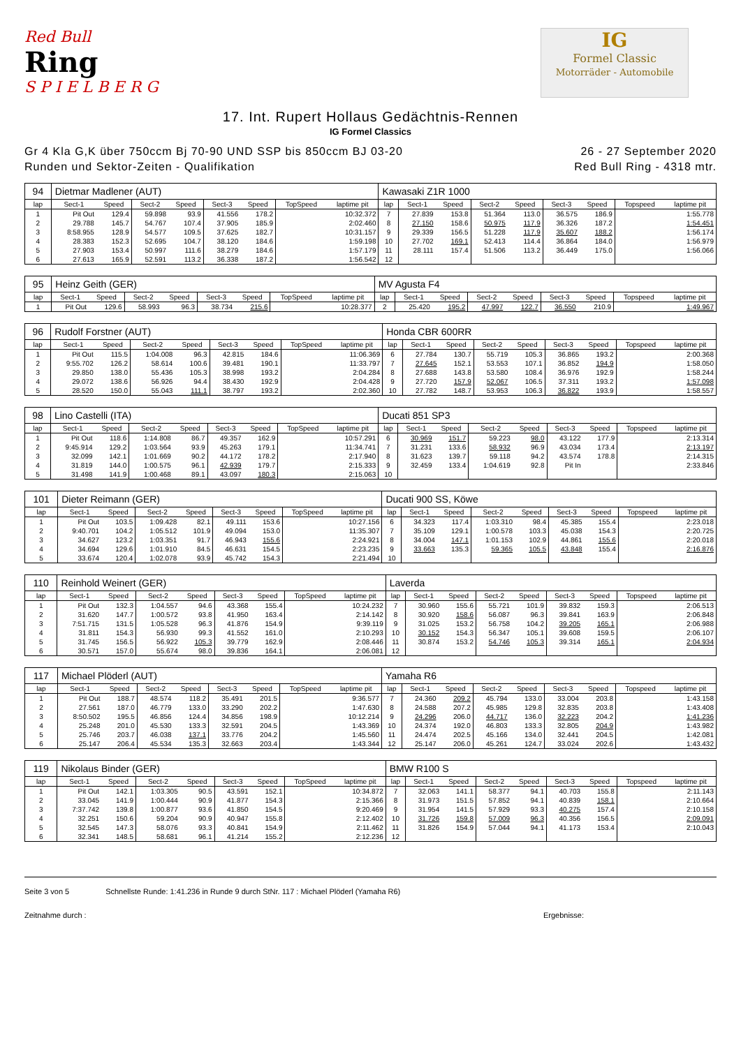Red Bull
Ring
S P I E L B E R G
IG
Formel Classic
Motorräder - Automobile
17. Int. Rupert Hollaus Gedächtnis-Rennen
IG Formel Classics
Gr 4 Kla G,K über 750ccm Bj 70-90 UND SSP bis 850ccm BJ 03-20
Runden und Sektor-Zeiten - Qualifikation
26 - 27 September 2020
Red Bull Ring - 4318 mtr.
| 94 | Dietmar Madlener (AUT) | | | | | | | | Kawasaki Z1R 1000 | | | | | | | | |
| lap | Sect-1 | Speed | Sect-2 | Speed | Sect-3 | Speed | TopSpeed | laptime pit | lap | Sect-1 | Speed | Sect-2 | Speed | Sect-3 | Speed | Topspeed | laptime pit |
| 1 | Pit Out | 129.4 | 59.898 | 93.9 | 41.556 | 178.2 | | 10:32.372 | 7 | 27.839 | 153.8 | 51.364 | 113.0 | 36.575 | 186.9 | | 1:55.778 |
| 2 | 29.788 | 145.7 | 54.767 | 107.4 | 37.905 | 185.9 | | 2:02.460 | 8 | 27.150 | 158.6 | 50.975 | 117.9 | 36.326 | 187.2 | | 1:54.451 |
| 3 | 8:58.955 | 128.9 | 54.577 | 109.5 | 37.625 | 182.7 | | 10:31.157 | 9 | 29.339 | 156.5 | 51.228 | 117.9 | 35.607 | 188.2 | | 1:56.174 |
| 4 | 28.383 | 152.3 | 52.695 | 104.7 | 38.120 | 184.6 | | 1:59.198 | 10 | 27.702 | 169.1 | 52.413 | 114.4 | 36.864 | 184.0 | | 1:56.979 |
| 5 | 27.903 | 153.4 | 50.997 | 111.6 | 38.279 | 184.6 | | 1:57.179 | 11 | 28.111 | 157.4 | 51.506 | 113.2 | 36.449 | 175.0 | | 1:56.066 |
| 6 | 27.613 | 165.9 | 52.591 | 113.2 | 36.338 | 187.2 | | 1:56.542 | 12 | | | | | | | | |
| 95 | Heinz Geith (GER) | | | | | | | | MV Agusta F4 | | | | | | | | |
| lap | Sect-1 | Speed | Sect-2 | Speed | Sect-3 | Speed | TopSpeed | laptime pit | lap | Sect-1 | Speed | Sect-2 | Speed | Sect-3 | Speed | Topspeed | laptime pit |
| 1 | Pit Out | 129.6 | 58.993 | 96.3 | 38.734 | 215.6 | | 10:28.377 | 2 | 25.420 | 195.2 | 47.997 | 122.7 | 36.550 | 210.9 | | 1:49.967 |
| 96 | Rudolf Forstner (AUT) | | | | | | | | Honda CBR 600RR | | | | | | | | |
| lap | Sect-1 | Speed | Sect-2 | Speed | Sect-3 | Speed | TopSpeed | laptime pit | lap | Sect-1 | Speed | Sect-2 | Speed | Sect-3 | Speed | Topspeed | laptime pit |
| 1 | Pit Out | 115.5 | 1:04.008 | 96.3 | 42.815 | 184.6 | | 11:06.369 | 6 | 27.784 | 130.7 | 55.719 | 105.3 | 36.865 | 193.2 | | 2:00.368 |
| 2 | 9:55.702 | 126.2 | 58.614 | 100.6 | 39.481 | 190.1 | | 11:33.797 | 7 | 27.645 | 152.1 | 53.553 | 107.1 | 36.852 | 194.9 | | 1:58.050 |
| 3 | 29.850 | 138.0 | 55.436 | 105.3 | 38.998 | 193.2 | | 2:04.284 | 8 | 27.688 | 143.8 | 53.580 | 108.4 | 36.976 | 192.9 | | 1:58.244 |
| 4 | 29.072 | 138.6 | 56.926 | 94.4 | 38.430 | 192.9 | | 2:04.428 | 9 | 27.720 | 157.9 | 52.067 | 106.5 | 37.311 | 193.2 | | 1:57.098 |
| 5 | 28.520 | 150.0 | 55.043 | 111.1 | 38.797 | 193.2 | | 2:02.360 | 10 | 27.782 | 148.7 | 53.953 | 106.3 | 36.822 | 193.9 | | 1:58.557 |
| 98 | Lino Castelli (ITA) | | | | | | | | Ducati 851 SP3 | | | | | | | | |
| lap | Sect-1 | Speed | Sect-2 | Speed | Sect-3 | Speed | TopSpeed | laptime pit | lap | Sect-1 | Speed | Sect-2 | Speed | Sect-3 | Speed | Topspeed | laptime pit |
| 1 | Pit Out | 118.6 | 1:14.808 | 86.7 | 49.357 | 162.9 | | 10:57.291 | 6 | 30.969 | 151.7 | 59.223 | 98.0 | 43.122 | 177.9 | | 2:13.314 |
| 2 | 9:45.914 | 129.2 | 1:03.564 | 93.9 | 45.263 | 179.1 | | 11:34.741 | 7 | 31.231 | 133.6 | 58.932 | 96.9 | 43.034 | 173.4 | | 2:13.197 |
| 3 | 32.099 | 142.1 | 1:01.669 | 90.2 | 44.172 | 178.2 | | 2:17.940 | 8 | 31.623 | 139.7 | 59.118 | 94.2 | 43.574 | 178.8 | | 2:14.315 |
| 4 | 31.819 | 144.0 | 1:00.575 | 96.1 | 42.939 | 179.7 | | 2:15.333 | 9 | 32.459 | 133.4 | 1:04.619 | 92.8 | Pit In | | | 2:33.846 |
| 5 | 31.498 | 141.9 | 1:00.468 | 89.1 | 43.097 | 180.3 | | 2:15.063 | 10 | | | | | | | | |
| 101 | Dieter Reimann (GER) | | | | | | | | Ducati 900 SS, Köwe | | | | | | | | |
| lap | Sect-1 | Speed | Sect-2 | Speed | Sect-3 | Speed | TopSpeed | laptime pit | lap | Sect-1 | Speed | Sect-2 | Speed | Sect-3 | Speed | Topspeed | laptime pit |
| 1 | Pit Out | 103.5 | 1:09.428 | 82.1 | 49.111 | 153.6 | | 10:27.156 | 6 | 34.323 | 117.4 | 1:03.310 | 98.4 | 45.385 | 155.4 | | 2:23.018 |
| 2 | 9:40.701 | 104.2 | 1:05.512 | 101.9 | 49.094 | 153.0 | | 11:35.307 | 7 | 35.109 | 129.1 | 1:00.578 | 103.3 | 45.038 | 154.3 | | 2:20.725 |
| 3 | 34.627 | 123.2 | 1:03.351 | 91.7 | 46.943 | 155.6 | | 2:24.921 | 8 | 34.004 | 147.1 | 1:01.153 | 102.9 | 44.861 | 155.6 | | 2:20.018 |
| 4 | 34.694 | 129.6 | 1:01.910 | 84.5 | 46.631 | 154.5 | | 2:23.235 | 9 | 33.663 | 135.3 | 59.365 | 105.5 | 43.848 | 155.4 | | 2:16.876 |
| 5 | 33.674 | 120.4 | 1:02.078 | 93.9 | 45.742 | 154.3 | | 2:21.494 | 10 | | | | | | | | |
| 110 | Reinhold Weinert (GER) | | | | | | | | Laverda | | | | | | | | |
| lap | Sect-1 | Speed | Sect-2 | Speed | Sect-3 | Speed | TopSpeed | laptime pit | lap | Sect-1 | Speed | Sect-2 | Speed | Sect-3 | Speed | Topspeed | laptime pit |
| 1 | Pit Out | 132.3 | 1:04.557 | 94.6 | 43.368 | 155.4 | | 10:24.232 | 7 | 30.960 | 155.6 | 55.721 | 101.9 | 39.832 | 159.3 | | 2:06.513 |
| 2 | 31.620 | 147.7 | 1:00.572 | 93.8 | 41.950 | 163.4 | | 2:14.142 | 8 | 30.920 | 158.6 | 56.087 | 96.3 | 39.841 | 163.9 | | 2:06.848 |
| 3 | 7:51.715 | 131.5 | 1:05.528 | 96.3 | 41.876 | 154.9 | | 9:39.119 | 9 | 31.025 | 153.2 | 56.758 | 104.2 | 39.205 | 165.1 | | 2:06.988 |
| 4 | 31.811 | 154.3 | 56.930 | 99.3 | 41.552 | 161.0 | | 2:10.293 | 10 | 30.152 | 154.3 | 56.347 | 105.1 | 39.608 | 159.5 | | 2:06.107 |
| 5 | 31.745 | 156.5 | 56.922 | 105.3 | 39.779 | 162.9 | | 2:08.446 | 11 | 30.874 | 153.2 | 54.746 | 105.3 | 39.314 | 165.1 | | 2:04.934 |
| 6 | 30.571 | 157.0 | 55.674 | 98.0 | 39.836 | 164.1 | | 2:06.081 | 12 | | | | | | | | |
| 117 | Michael Plöderl (AUT) | | | | | | | | Yamaha R6 | | | | | | | | |
| lap | Sect-1 | Speed | Sect-2 | Speed | Sect-3 | Speed | TopSpeed | laptime pit | lap | Sect-1 | Speed | Sect-2 | Speed | Sect-3 | Speed | Topspeed | laptime pit |
| 1 | Pit Out | 188.7 | 48.574 | 118.2 | 35.491 | 201.5 | | 9:36.577 | 7 | 24.360 | 209.2 | 45.794 | 133.0 | 33.004 | 203.8 | | 1:43.158 |
| 2 | 27.561 | 187.0 | 46.779 | 133.0 | 33.290 | 202.2 | | 1:47.630 | 8 | 24.588 | 207.2 | 45.985 | 129.8 | 32.835 | 203.8 | | 1:43.408 |
| 3 | 8:50.502 | 195.5 | 46.856 | 124.4 | 34.856 | 198.9 | | 10:12.214 | 9 | 24.296 | 206.0 | 44.717 | 136.0 | 32.223 | 204.2 | | 1:41.236 |
| 4 | 25.248 | 201.0 | 45.530 | 133.3 | 32.591 | 204.5 | | 1:43.369 | 10 | 24.374 | 192.0 | 46.803 | 133.3 | 32.805 | 204.9 | | 1:43.982 |
| 5 | 25.746 | 203.7 | 46.038 | 137.1 | 33.776 | 204.2 | | 1:45.560 | 11 | 24.474 | 202.5 | 45.166 | 134.0 | 32.441 | 204.5 | | 1:42.081 |
| 6 | 25.147 | 206.4 | 45.534 | 135.3 | 32.663 | 203.4 | | 1:43.344 | 12 | 25.147 | 206.0 | 45.261 | 124.7 | 33.024 | 202.6 | | 1:43.432 |
| 119 | Nikolaus Binder (GER) | | | | | | | | BMW R100 S | | | | | | | | |
| lap | Sect-1 | Speed | Sect-2 | Speed | Sect-3 | Speed | TopSpeed | laptime pit | lap | Sect-1 | Speed | Sect-2 | Speed | Sect-3 | Speed | Topspeed | laptime pit |
| 1 | Pit Out | 142.1 | 1:03.305 | 90.5 | 43.591 | 152.1 | | 10:34.872 | 7 | 32.063 | 141.1 | 58.377 | 94.1 | 40.703 | 155.8 | | 2:11.143 |
| 2 | 33.045 | 141.9 | 1:00.444 | 90.9 | 41.877 | 154.3 | | 2:15.366 | 8 | 31.973 | 151.5 | 57.852 | 94.1 | 40.839 | 158.1 | | 2:10.664 |
| 3 | 7:37.742 | 139.8 | 1:00.877 | 93.6 | 41.850 | 154.5 | | 9:20.469 | 9 | 31.954 | 141.5 | 57.929 | 93.3 | 40.275 | 157.4 | | 2:10.158 |
| 4 | 32.251 | 150.6 | 59.204 | 90.9 | 40.947 | 155.8 | | 2:12.402 | 10 | 31.726 | 159.8 | 57.009 | 96.3 | 40.356 | 156.5 | | 2:09.091 |
| 5 | 32.545 | 147.3 | 58.076 | 93.3 | 40.841 | 154.9 | | 2:11.462 | 11 | 31.826 | 154.9 | 57.044 | 94.1 | 41.173 | 153.4 | | 2:10.043 |
| 6 | 32.341 | 148.5 | 58.681 | 96.1 | 41.214 | 155.2 | | 2:12.236 | 12 | | | | | | | | |
Seite 3 von 5 Schnellste Runde: 1:41.236 in Runde 9 durch StNr. 117 : Michael Plöderl (Yamaha R6)
Zeitnahme durch : Ergebnisse: